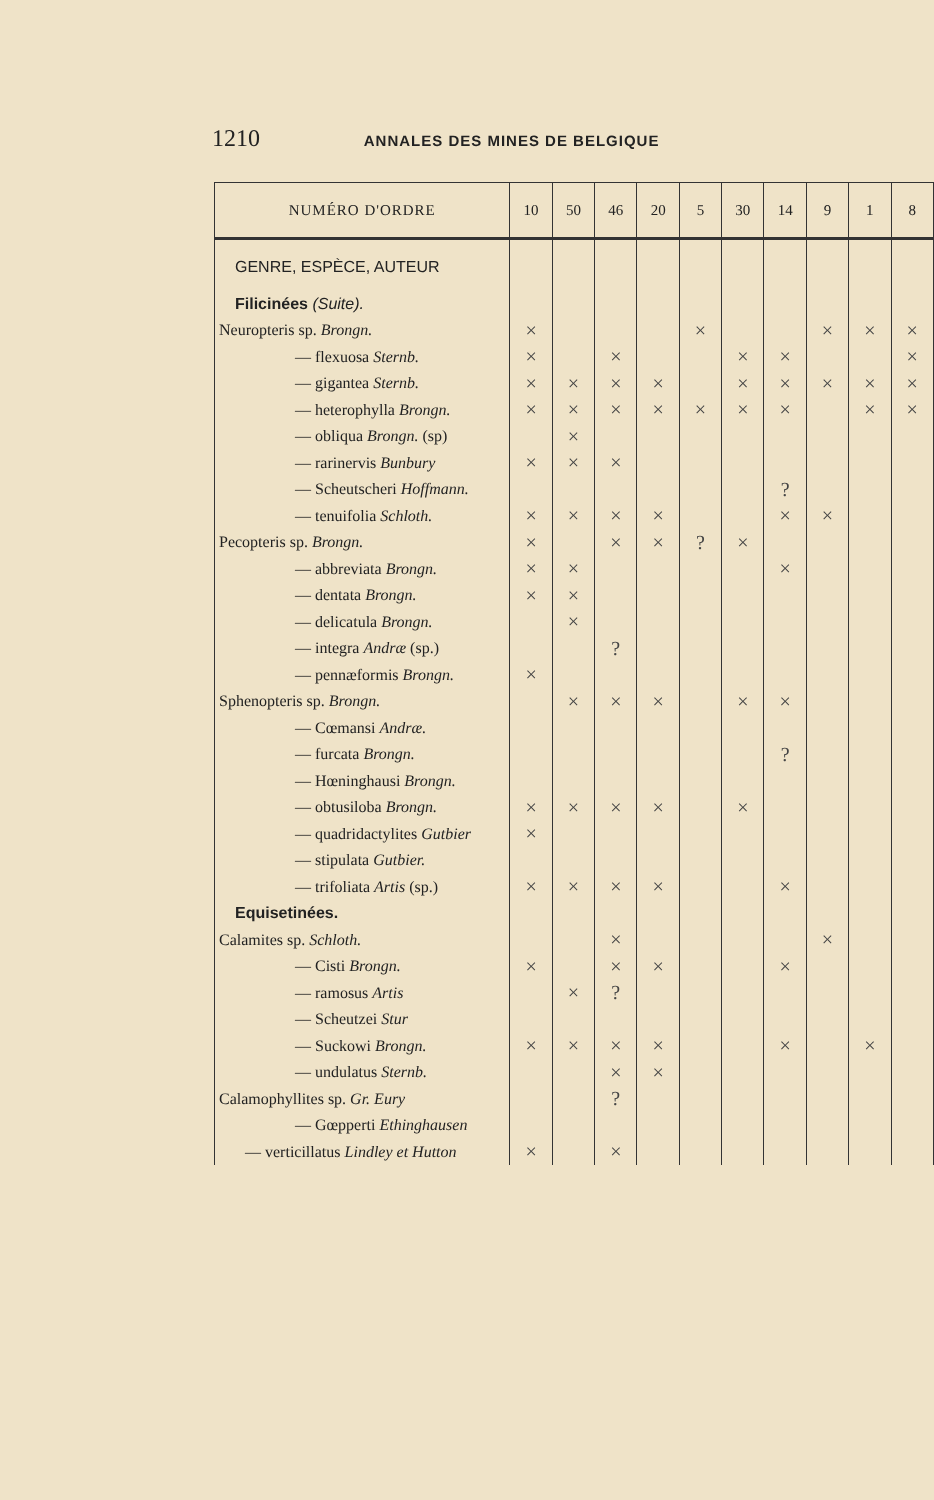1210 ANNALES DES MINES DE BELGIQUE
| NUMÉRO D'ORDRE | 10 | 50 | 46 | 20 | 5 | 30 | 14 | 9 | 1 | 8 |
| --- | --- | --- | --- | --- | --- | --- | --- | --- | --- | --- |
| GENRE, ESPÈCE, AUTEUR | | | | | | | | | | |
| Filicinées (Suite). | | | | | | | | | | |
| Neuropteris sp. Brongn. | × | | | | × | | | × | × | × |
| — flexuosa Sternb. | × | | × | | | × | × | | | × |
| — gigantea Sternb. | × | × | × | × | | × | × | × | × | × |
| — heterophylla Brongn. | × | × | × | × | × | × | × | | × | × |
| — obliqua Brongn. (sp) | | × | | | | | | | | |
| — rarinervis Bunbury | × | × | × | | | | | | | |
| — Scheutscheri Hoffmann. | | | | | | | ? | | | |
| — tenuifolia Schloth. | × | × | × | × | | | × | × | | |
| Pecopteris sp. Brongn. | × | | × | × | ? | × | | | | |
| — abbreviata Brongn. | × | × | | | | | × | | | |
| — dentata Brongn. | × | × | | | | | | | | |
| — delicatula Brongn. | | × | | | | | | | | |
| — integra Andræ (sp.) | | | ? | | | | | | | |
| — pennæformis Brongn. | × | | | | | | | | | |
| Sphenopteris sp. Brongn. | | × | × | × | | × | × | | | |
| — Cœmansi Andræ. | | | | | | | | | | |
| — furcata Brongn. | | | | | | | ? | | | |
| — Hœninghausi Brongn. | | | | | | | | | | |
| — obtusiloba Brongn. | × | × | × | × | | × | | | | |
| — quadridactylites Gutbier | × | | | | | | | | | |
| — stipulata Gutbier. | | | | | | | | | | |
| — trifoliata Artis (sp.) | × | × | × | × | | | × | | | |
| Equisetinées. | | | | | | | | | | |
| Calamites sp. Schloth. | | | × | | | | | × | | |
| — Cisti Brongn. | × | | × | × | | | × | | | |
| — ramosus Artis | | × | ? | | | | | | | |
| — Scheutzei Stur | | | | | | | | | | |
| — Suckowi Brongn. | × | × | × | × | | | × | | × | |
| — undulatus Sternb. | | | × | × | | | | | | |
| Calamophyllites sp. Gr. Eury | | | ? | | | | | | | |
| — Gœpperti Ethinghausen | | | | | | | | | | |
| — verticillatus Lindley et Hutton | × | | × | | | | | | | |